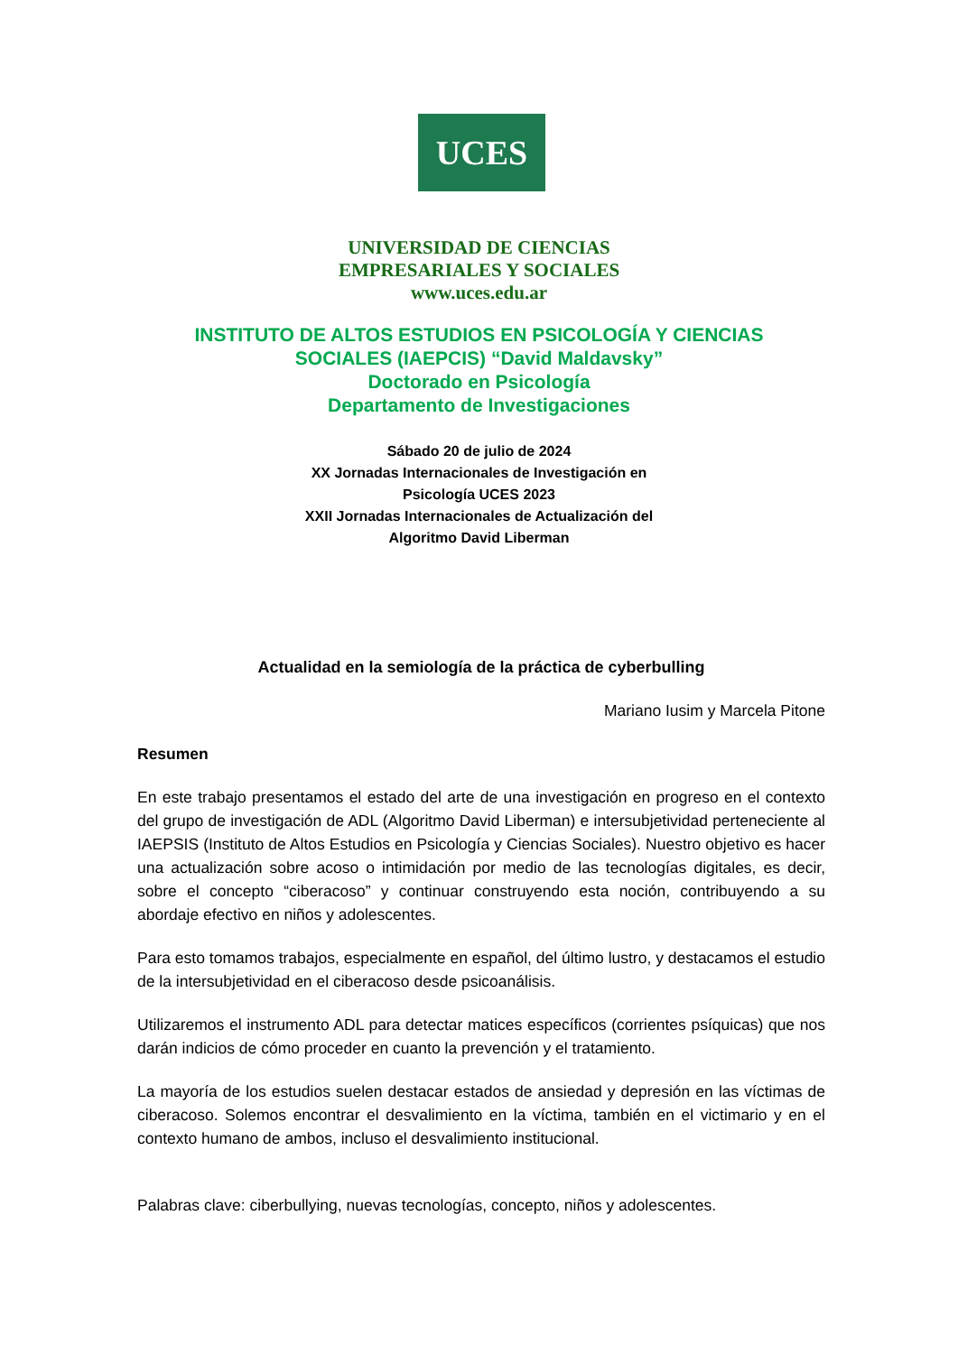UCES
UNIVERSIDAD DE CIENCIAS
EMPRESARIALES Y SOCIALES
www.uces.edu.ar
INSTITUTO DE ALTOS ESTUDIOS EN PSICOLOGÍA Y CIENCIAS
SOCIALES (IAEPCIS) “David Maldavsky”
Doctorado en Psicología
Departamento de Investigaciones
Sábado 20 de julio de 2024
XX Jornadas Internacionales de Investigación en
Psicología UCES 2023
XXII Jornadas Internacionales de Actualización del
Algoritmo David Liberman
Actualidad en la semiología de la práctica de cyberbulling
Mariano Iusim y Marcela Pitone
Resumen
En este trabajo presentamos el estado del arte de una investigación en progreso en el contexto del grupo de investigación de ADL (Algoritmo David Liberman) e intersubjetividad perteneciente al IAEPSIS (Instituto de Altos Estudios en Psicología y Ciencias Sociales). Nuestro objetivo es hacer una actualización sobre acoso o intimidación por medio de las tecnologías digitales, es decir, sobre el concepto “ciberacoso” y continuar construyendo esta noción, contribuyendo a su abordaje efectivo en niños y adolescentes.
Para esto tomamos trabajos, especialmente en español, del último lustro, y destacamos el estudio de la intersubjetividad en el ciberacoso desde psicoanálisis.
Utilizaremos el instrumento ADL para detectar matices específicos (corrientes psíquicas) que nos darán indicios de cómo proceder en cuanto la prevención y el tratamiento.
La mayoría de los estudios suelen destacar estados de ansiedad y depresión en las víctimas de ciberacoso. Solemos encontrar el desvalimiento en la víctima, también en el victimario y en el contexto humano de ambos, incluso el desvalimiento institucional.
Palabras clave: ciberbullying, nuevas tecnologías, concepto, niños y adolescentes.